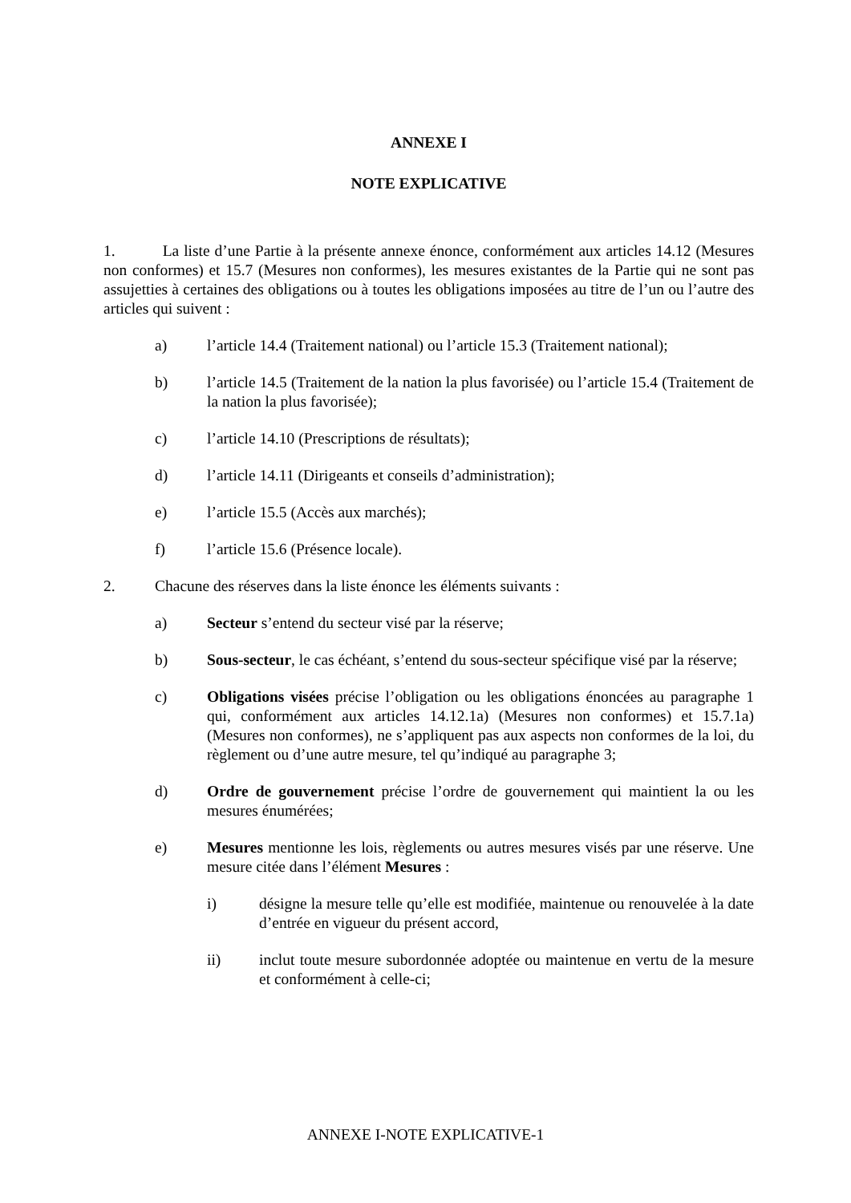ANNEXE I
NOTE EXPLICATIVE
1. La liste d’une Partie à la présente annexe énonce, conformément aux articles 14.12 (Mesures non conformes) et 15.7 (Mesures non conformes), les mesures existantes de la Partie qui ne sont pas assujetties à certaines des obligations ou à toutes les obligations imposées au titre de l’un ou l’autre des articles qui suivent :
a) l’article 14.4 (Traitement national) ou l’article 15.3 (Traitement national);
b) l’article 14.5 (Traitement de la nation la plus favorisée) ou l’article 15.4 (Traitement de la nation la plus favorisée);
c) l’article 14.10 (Prescriptions de résultats);
d) l’article 14.11 (Dirigeants et conseils d’administration);
e) l’article 15.5 (Accès aux marchés);
f) l’article 15.6 (Présence locale).
2. Chacune des réserves dans la liste énonce les éléments suivants :
a) Secteur s’entend du secteur visé par la réserve;
b) Sous-secteur, le cas échéant, s’entend du sous-secteur spécifique visé par la réserve;
c) Obligations visées précise l’obligation ou les obligations énoncées au paragraphe 1 qui, conformément aux articles 14.12.1a) (Mesures non conformes) et 15.7.1a) (Mesures non conformes), ne s’appliquent pas aux aspects non conformes de la loi, du règlement ou d’une autre mesure, tel qu’indiqué au paragraphe 3;
d) Ordre de gouvernement précise l’ordre de gouvernement qui maintient la ou les mesures énumérées;
e) Mesures mentionne les lois, règlements ou autres mesures visés par une réserve. Une mesure citée dans l’élément Mesures :
i) désigne la mesure telle qu’elle est modifiée, maintenue ou renouvelée à la date d’entrée en vigueur du présent accord,
ii) inclut toute mesure subordonnée adoptée ou maintenue en vertu de la mesure et conformément à celle-ci;
ANNEXE I-NOTE EXPLICATIVE-1